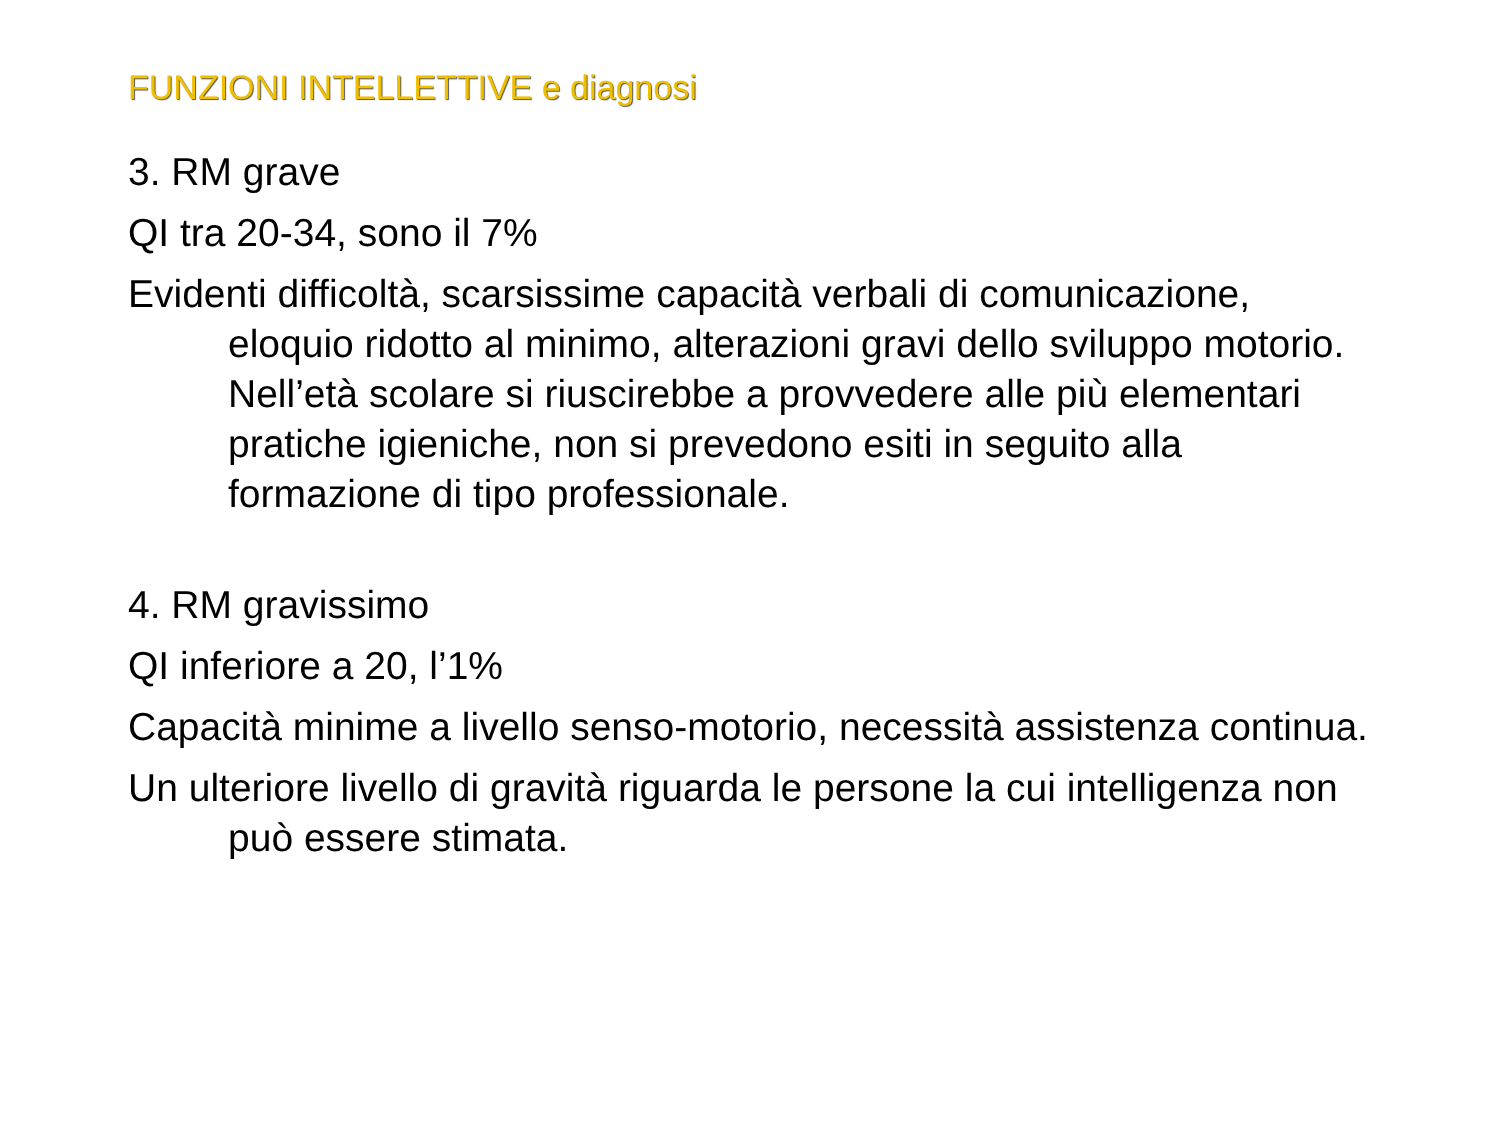FUNZIONI INTELLETTIVE e diagnosi
3. RM grave
QI tra 20-34, sono il 7%
Evidenti difficoltà, scarsissime capacità verbali di comunicazione, eloquio ridotto al minimo, alterazioni gravi dello sviluppo motorio. Nell’età scolare si riuscirebbe a provvedere alle più elementari pratiche igieniche, non si prevedono esiti in seguito alla formazione di tipo professionale.
4. RM gravissimo
QI inferiore a 20, l’1%
Capacità minime a livello senso-motorio, necessità assistenza continua.
Un ulteriore livello di gravità riguarda le persone la cui intelligenza non può essere stimata.